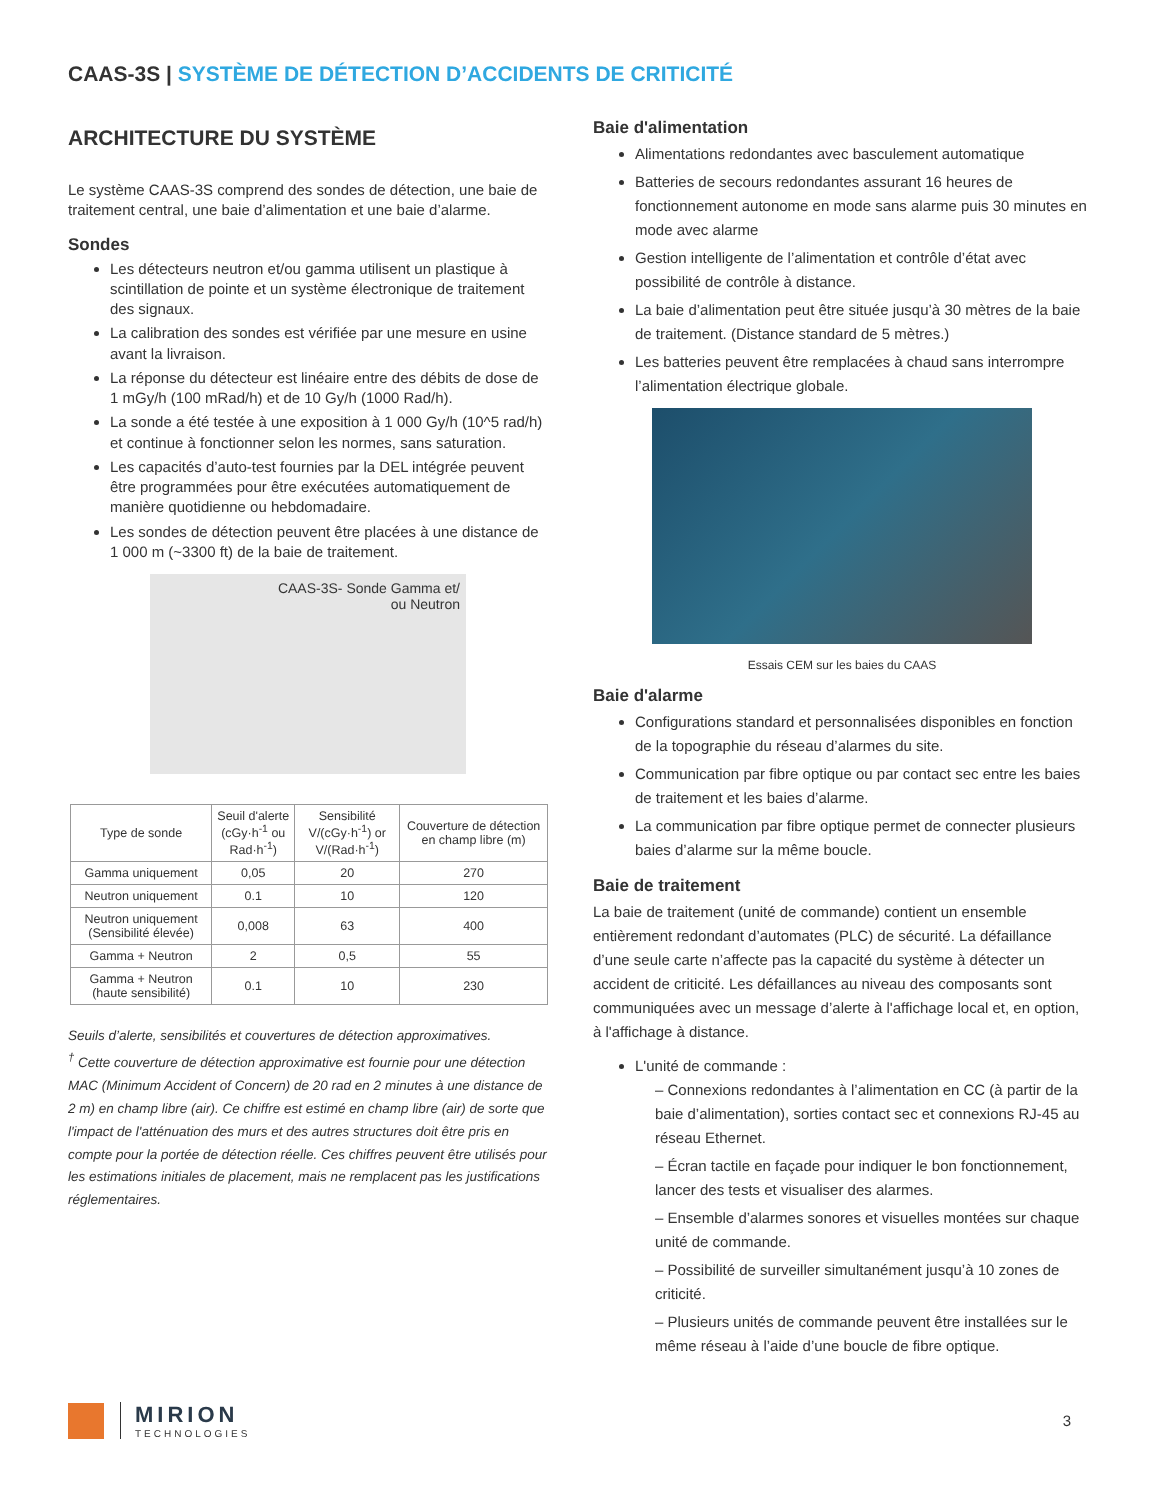CAAS-3S | SYSTÈME DE DÉTECTION D’ACCIDENTS DE CRITICITÉ
ARCHITECTURE DU SYSTÈME
Le système CAAS-3S comprend des sondes de détection, une baie de traitement central, une baie d’alimentation et une baie d’alarme.
Sondes
Les détecteurs neutron et/ou gamma utilisent un plastique à scintillation de pointe et un système électronique de traitement des signaux.
La calibration des sondes est vérifiée par une mesure en usine avant la livraison.
La réponse du détecteur est linéaire entre des débits de dose de 1 mGy/h (100 mRad/h) et de 10 Gy/h (1000 Rad/h).
La sonde a été testée à une exposition à 1 000 Gy/h (10^5 rad/h) et continue à fonctionner selon les normes, sans saturation.
Les capacités d’auto-test fournies par la DEL intégrée peuvent être programmées pour être exécutées automatiquement de manière quotidienne ou hebdomadaire.
Les sondes de détection peuvent être placées à une distance de 1 000 m (~3300 ft) de la baie de traitement.
CAAS-3S- Sonde Gamma et/
ou Neutron
| Type de sonde | Seuil d'alerte (cGy·h<sup>-1</sup> ou Rad·h<sup>-1</sup>) | Sensibilité V/(cGy·h<sup>-1</sup>) or V/(Rad·h<sup>-1</sup>) | Couverture de détection en champ libre (m) |
| --- | --- | --- | --- |
| Gamma uniquement | 0,05 | 20 | 270 |
| Neutron uniquement | 0.1 | 10 | 120 |
| Neutron uniquement (Sensibilité élevée) | 0,008 | 63 | 400 |
| Gamma + Neutron | 2 | 0,5 | 55 |
| Gamma + Neutron (haute sensibilité) | 0.1 | 10 | 230 |
Seuils d’alerte, sensibilités et couvertures de détection approximatives.
<sup>†</sup> Cette couverture de détection approximative est fournie pour une détection MAC (Minimum Accident of Concern) de 20 rad en 2 minutes à une distance de 2 m) en champ libre (air). Ce chiffre est estimé en champ libre (air) de sorte que l'impact de l'atténuation des murs et des autres structures doit être pris en compte pour la portée de détection réelle. Ces chiffres peuvent être utilisés pour les estimations initiales de placement, mais ne remplacent pas les justifications réglementaires.
Baie d'alimentation
Alimentations redondantes avec basculement automatique
Batteries de secours redondantes assurant 16 heures de fonctionnement autonome en mode sans alarme puis 30 minutes en mode avec alarme
Gestion intelligente de l’alimentation et contrôle d’état avec possibilité de contrôle à distance.
La baie d’alimentation peut être située jusqu’à 30 mètres de la baie de traitement. (Distance standard de 5 mètres.)
Les batteries peuvent être remplacées à chaud sans interrompre l’alimentation électrique globale.
Essais CEM sur les baies du CAAS
Baie d'alarme
Configurations standard et personnalisées disponibles en fonction de la topographie du réseau d’alarmes du site.
Communication par fibre optique ou par contact sec entre les baies de traitement et les baies d’alarme.
La communication par fibre optique permet de connecter plusieurs baies d’alarme sur la même boucle.
Baie de traitement
La baie de traitement (unité de commande) contient un ensemble entièrement redondant d’automates (PLC) de sécurité. La défaillance d’une seule carte n’affecte pas la capacité du système à détecter un accident de criticité. Les défaillances au niveau des composants sont communiquées avec un message d’alerte à l'affichage local et, en option, à l'affichage à distance.
L'unité de commande :
– Connexions redondantes à l’alimentation en CC (à partir de la baie d’alimentation), sorties contact sec et connexions RJ-45 au réseau Ethernet.
– Écran tactile en façade pour indiquer le bon fonctionnement, lancer des tests et visualiser des alarmes.
– Ensemble d’alarmes sonores et visuelles montées sur chaque unité de commande.
– Possibilité de surveiller simultanément jusqu’à 10 zones de criticité.
– Plusieurs unités de commande peuvent être installées sur le même réseau à l’aide d’une boucle de fibre optique.
MIRION
TECHNOLOGIES
3